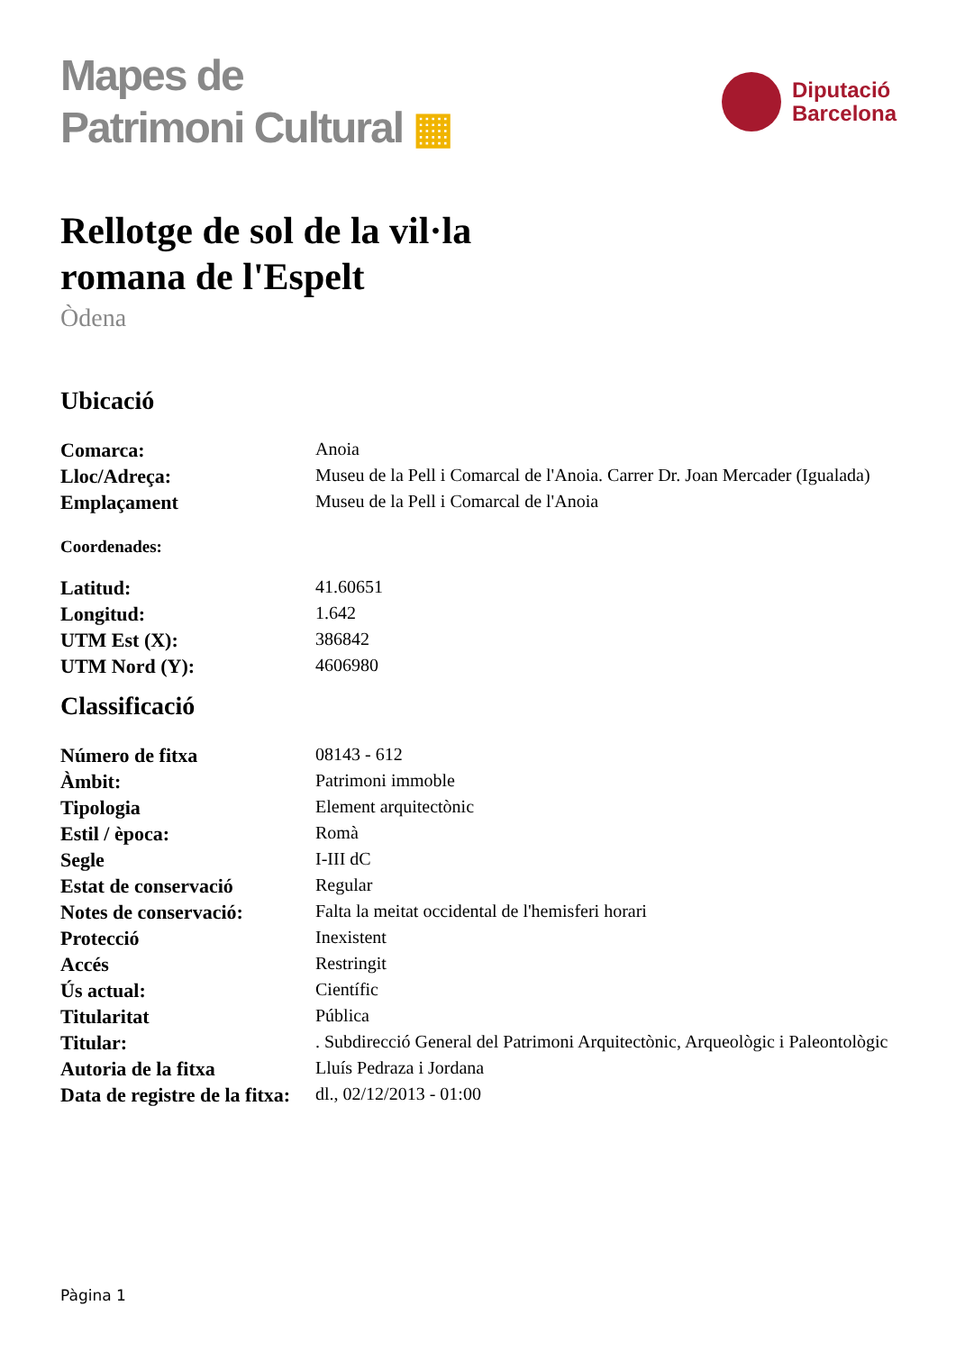Mapes de
Patrimoni Cultural ▦
Diputació
Barcelona
Rellotge de sol de la vil·la
romana de l'Espelt
Òdena
Ubicació
| Comarca: | Anoia |
| Lloc/Adreça: | Museu de la Pell i Comarcal de l'Anoia. Carrer Dr. Joan Mercader (Igualada) |
| Emplaçament | Museu de la Pell i Comarcal de l'Anoia |
Coordenades:
| Latitud: | 41.60651 |
| Longitud: | 1.642 |
| UTM Est (X): | 386842 |
| UTM Nord (Y): | 4606980 |
Classificació
| Número de fitxa | 08143 - 612 |
| Àmbit: | Patrimoni immoble |
| Tipologia | Element arquitectònic |
| Estil / època: | Romà |
| Segle | I-III dC |
| Estat de conservació | Regular |
| Notes de conservació: | Falta la meitat occidental de l'hemisferi horari |
| Protecció | Inexistent |
| Accés | Restringit |
| Ús actual: | Científic |
| Titularitat | Pública |
| Titular: | . Subdirecció General del Patrimoni Arquitectònic, Arqueològic i Paleontològic |
| Autoria de la fitxa | Lluís Pedraza i Jordana |
| Data de registre de la fitxa: | dl., 02/12/2013 - 01:00 |
Pàgina 1